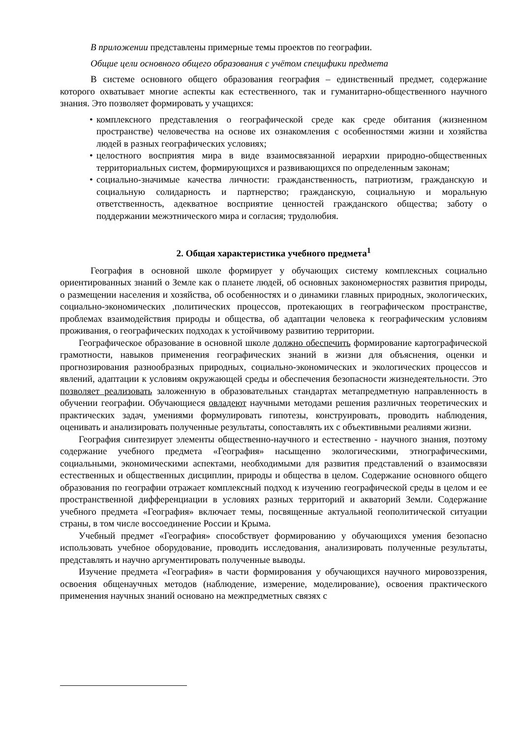В приложении представлены примерные темы проектов по географии.
Общие цели основного общего образования с учётом специфики предмета
В системе основного общего образования география – единственный предмет, содержание которого охватывает многие аспекты как естественного, так и гуманитарно-общественного научного знания. Это позволяет формировать у учащихся:
• комплексного представления о географической среде как среде обитания (жизненном пространстве) человечества на основе их ознакомления с особенностями жизни и хозяйства людей в разных географических условиях;
• целостного восприятия мира в виде взаимосвязанной иерархии природно-общественных территориальных систем, формирующихся и развивающихся по определенным законам;
• социально-значимые качества личности: гражданственность, патриотизм, гражданскую и социальную солидарность и партнерство; гражданскую, социальную и моральную ответственность, адекватное восприятие ценностей гражданского общества; заботу о поддержании межэтнического мира и согласия; трудолюбия.
2. Общая характеристика учебного предмета<sup>1</sup>
География в основной школе формирует у обучающих систему комплексных социально ориентированных знаний о Земле как о планете людей, об основных закономерностях развития природы, о размещении населения и хозяйства, об особенностях и о динамики главных природных, экологических, социально-экономических ,политических процессов, протекающих в географическом пространстве, проблемах взаимодействия природы и общества, об адаптации человека к географическим условиям проживания, о географических подходах к устойчивому развитию территории.
Географическое образование в основной школе должно обеспечить формирование картографической грамотности, навыков применения географических знаний в жизни для объяснения, оценки и прогнозирования разнообразных природных, социально-экономических и экологических процессов и явлений, адаптации к условиям окружающей среды и обеспечения безопасности жизнедеятельности. Это позволяет реализовать заложенную в образовательных стандартах метапредметную направленность в обучении географии. Обучающиеся овладеют научными методами решения различных теоретических и практических задач, умениями формулировать гипотезы, конструировать, проводить наблюдения, оценивать и анализировать полученные результаты, сопоставлять их с объективными реалиями жизни.
География синтезирует элементы общественно-научного и естественно - научного знания, поэтому содержание учебного предмета «География» насыщенно экологическими, этнографическими, социальными, экономическими аспектами, необходимыми для развития представлений о взаимосвязи естественных и общественных дисциплин, природы и общества в целом. Содержание основного общего образования по географии отражает комплексный подход к изучению географической среды в целом и ее пространственной дифференциации в условиях разных территорий и акваторий Земли. Содержание учебного предмета «География» включает темы, посвященные актуальной геополитической ситуации страны, в том числе воссоединение России и Крыма.
Учебный предмет «География» способствует формированию у обучающихся умения безопасно использовать учебное оборудование, проводить исследования, анализировать полученные результаты, представлять и научно аргументировать полученные выводы.
Изучение предмета «География» в части формирования у обучающихся научного мировоззрения, освоения общенаучных методов (наблюдение, измерение, моделирование), освоения практического применения научных знаний основано на межпредметных связях с